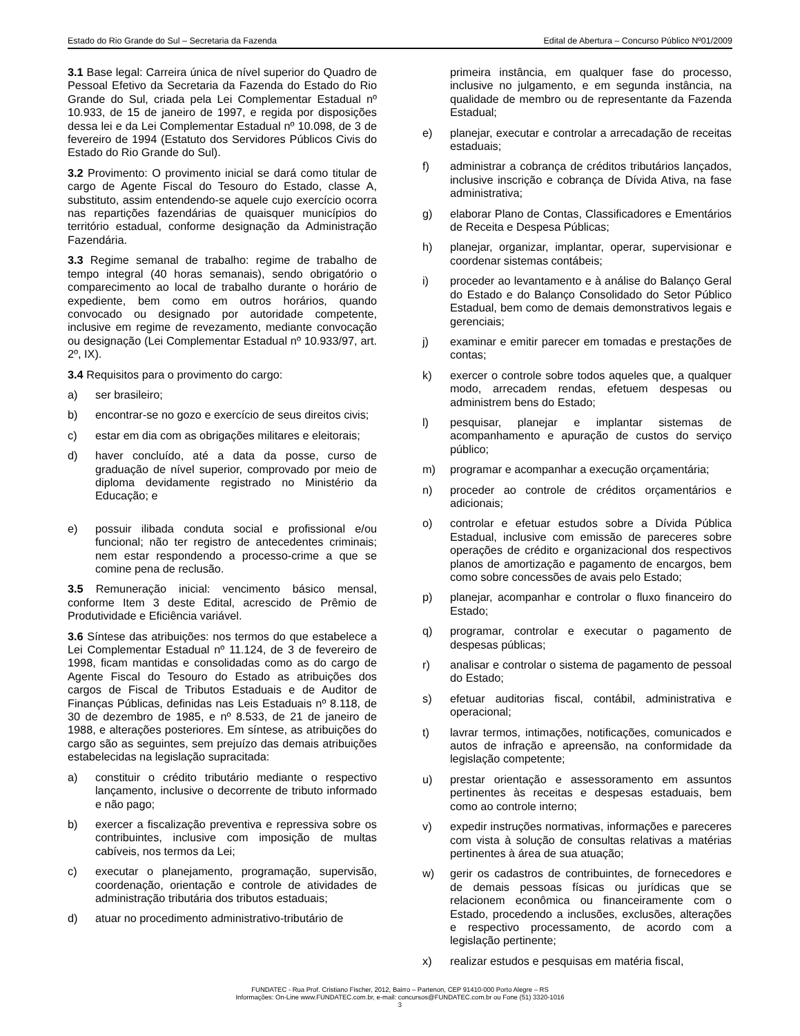Estado do Rio Grande do Sul – Secretaria da Fazenda Edital de Abertura – Concurso Público Nº01/2009
3.1 Base legal: Carreira única de nível superior do Quadro de Pessoal Efetivo da Secretaria da Fazenda do Estado do Rio Grande do Sul, criada pela Lei Complementar Estadual nº 10.933, de 15 de janeiro de 1997, e regida por disposições dessa lei e da Lei Complementar Estadual nº 10.098, de 3 de fevereiro de 1994 (Estatuto dos Servidores Públicos Civis do Estado do Rio Grande do Sul).
3.2 Provimento: O provimento inicial se dará como titular de cargo de Agente Fiscal do Tesouro do Estado, classe A, substituto, assim entendendo-se aquele cujo exercício ocorra nas repartições fazendárias de quaisquer municípios do território estadual, conforme designação da Administração Fazendária.
3.3 Regime semanal de trabalho: regime de trabalho de tempo integral (40 horas semanais), sendo obrigatório o comparecimento ao local de trabalho durante o horário de expediente, bem como em outros horários, quando convocado ou designado por autoridade competente, inclusive em regime de revezamento, mediante convocação ou designação (Lei Complementar Estadual nº 10.933/97, art. 2º, IX).
3.4 Requisitos para o provimento do cargo:
a) ser brasileiro;
b) encontrar-se no gozo e exercício de seus direitos civis;
c) estar em dia com as obrigações militares e eleitorais;
d) haver concluído, até a data da posse, curso de graduação de nível superior, comprovado por meio de diploma devidamente registrado no Ministério da Educação; e
e) possuir ilibada conduta social e profissional e/ou funcional; não ter registro de antecedentes criminais; nem estar respondendo a processo-crime a que se comine pena de reclusão.
3.5 Remuneração inicial: vencimento básico mensal, conforme Item 3 deste Edital, acrescido de Prêmio de Produtividade e Eficiência variável.
3.6 Síntese das atribuições: nos termos do que estabelece a Lei Complementar Estadual nº 11.124, de 3 de fevereiro de 1998, ficam mantidas e consolidadas como as do cargo de Agente Fiscal do Tesouro do Estado as atribuições dos cargos de Fiscal de Tributos Estaduais e de Auditor de Finanças Públicas, definidas nas Leis Estaduais nº 8.118, de 30 de dezembro de 1985, e nº 8.533, de 21 de janeiro de 1988, e alterações posteriores. Em síntese, as atribuições do cargo são as seguintes, sem prejuízo das demais atribuições estabelecidas na legislação supracitada:
a) constituir o crédito tributário mediante o respectivo lançamento, inclusive o decorrente de tributo informado e não pago;
b) exercer a fiscalização preventiva e repressiva sobre os contribuintes, inclusive com imposição de multas cabíveis, nos termos da Lei;
c) executar o planejamento, programação, supervisão, coordenação, orientação e controle de atividades de administração tributária dos tributos estaduais;
d) atuar no procedimento administrativo-tributário de
primeira instância, em qualquer fase do processo, inclusive no julgamento, e em segunda instância, na qualidade de membro ou de representante da Fazenda Estadual;
e) planejar, executar e controlar a arrecadação de receitas estaduais;
f) administrar a cobrança de créditos tributários lançados, inclusive inscrição e cobrança de Dívida Ativa, na fase administrativa;
g) elaborar Plano de Contas, Classificadores e Ementários de Receita e Despesa Públicas;
h) planejar, organizar, implantar, operar, supervisionar e coordenar sistemas contábeis;
i) proceder ao levantamento e à análise do Balanço Geral do Estado e do Balanço Consolidado do Setor Público Estadual, bem como de demais demonstrativos legais e gerenciais;
j) examinar e emitir parecer em tomadas e prestações de contas;
k) exercer o controle sobre todos aqueles que, a qualquer modo, arrecadem rendas, efetuem despesas ou administrem bens do Estado;
l) pesquisar, planejar e implantar sistemas de acompanhamento e apuração de custos do serviço público;
m) programar e acompanhar a execução orçamentária;
n) proceder ao controle de créditos orçamentários e adicionais;
o) controlar e efetuar estudos sobre a Dívida Pública Estadual, inclusive com emissão de pareceres sobre operações de crédito e organizacional dos respectivos planos de amortização e pagamento de encargos, bem como sobre concessões de avais pelo Estado;
p) planejar, acompanhar e controlar o fluxo financeiro do Estado;
q) programar, controlar e executar o pagamento de despesas públicas;
r) analisar e controlar o sistema de pagamento de pessoal do Estado;
s) efetuar auditorias fiscal, contábil, administrativa e operacional;
t) lavrar termos, intimações, notificações, comunicados e autos de infração e apreensão, na conformidade da legislação competente;
u) prestar orientação e assessoramento em assuntos pertinentes às receitas e despesas estaduais, bem como ao controle interno;
v) expedir instruções normativas, informações e pareceres com vista à solução de consultas relativas a matérias pertinentes à área de sua atuação;
w) gerir os cadastros de contribuintes, de fornecedores e de demais pessoas físicas ou jurídicas que se relacionem econômica ou financeiramente com o Estado, procedendo a inclusões, exclusões, alterações e respectivo processamento, de acordo com a legislação pertinente;
x) realizar estudos e pesquisas em matéria fiscal,
FUNDATEC - Rua Prof. Cristiano Fischer, 2012, Bairro – Partenon, CEP 91410-000 Porto Alegre – RS
Informações: On-Line www.FUNDATEC.com.br, e-mail: concursos@FUNDATEC.com.br ou Fone (51) 3320-1016
3